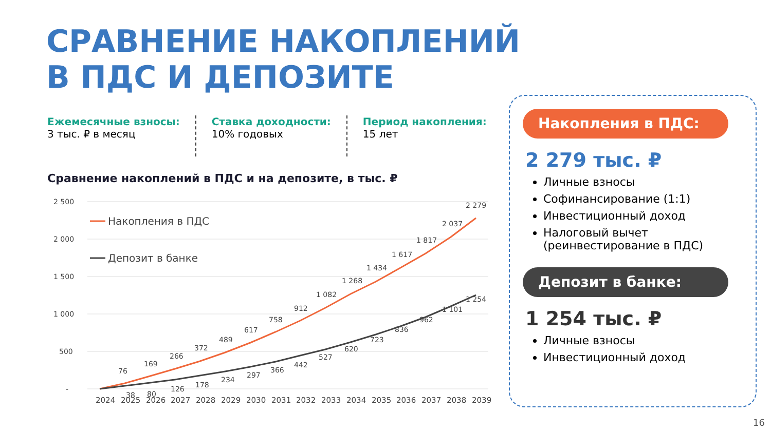СРАВНЕНИЕ НАКОПЛЕНИЙ
В ПДС И ДЕПОЗИТЕ
Ежемесячные взносы:
3 тыс. ₽ в месяц
Ставка доходности:
10% годовых
Период накопления:
15 лет
Сравнение накоплений в ПДС и на депозите, в тыс. ₽
2 500
2 000
1 500
1 000
500
-
2024
2025
2026
2027
2028
2029
2030
2031
2032
2033
2034
2035
2036
2037
2038
2039
76
169
266
372
489
617
758
912
1 082
1 268
1 434
1 617
1 817
2 037
2 279
38
80
126
178
234
297
366
442
527
620
723
836
962
1 101
1 254
Накопления в ПДС
Депозит в банке
Накопления в ПДС:
2 279 тыс. ₽
Личные взносы
Софинансирование (1:1)
Инвестиционный доход
Налоговый вычет (реинвестирование в ПДС)
Депозит в банке:
1 254 тыс. ₽
Личные взносы
Инвестиционный доход
16